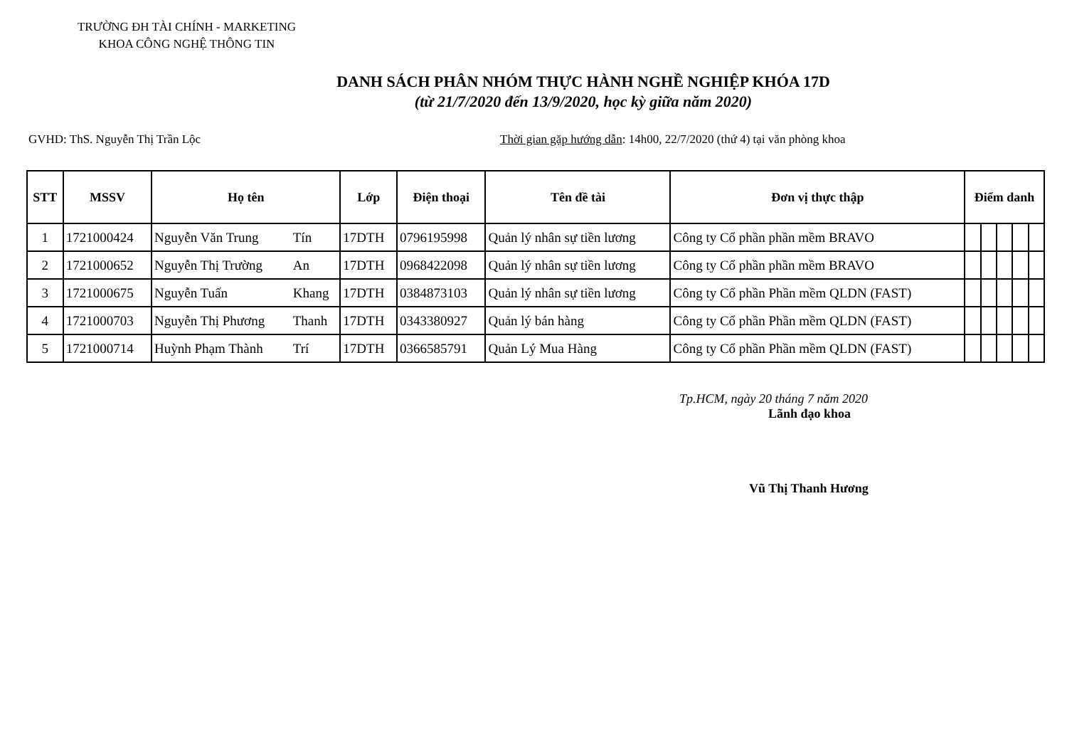TRƯỜNG ĐH TÀI CHÍNH - MARKETING
KHOA CÔNG NGHỆ THÔNG TIN
DANH SÁCH PHÂN NHÓM THỰC HÀNH NGHỀ NGHIỆP KHÓA 17D
(từ 21/7/2020 đến 13/9/2020, học kỳ giữa năm 2020)
GVHD: ThS. Nguyễn Thị Trần Lộc Thời gian gặp hướng dẫn: 14h00, 22/7/2020 (thứ 4) tại văn phòng khoa
| STT | MSSV | Họ tên | | Lớp | Điện thoại | Tên đề tài | Đơn vị thực thập | Điểm danh | | | | |
| --- | --- | --- | --- | --- | --- | --- | --- | --- | --- | --- | --- | --- |
| 1 | 1721000424 | Nguyễn Văn Trung | Tín | 17DTH | 0796195998 | Quản lý nhân sự tiền lương | Công ty Cổ phần phần mềm BRAVO | | | | | |
| 2 | 1721000652 | Nguyễn Thị Trường | An | 17DTH | 0968422098 | Quản lý nhân sự tiền lương | Công ty Cổ phần phần mềm BRAVO | | | | | |
| 3 | 1721000675 | Nguyễn Tuấn | Khang | 17DTH | 0384873103 | Quản lý nhân sự tiền lương | Công ty Cổ phần Phần mềm QLDN (FAST) | | | | | |
| 4 | 1721000703 | Nguyễn Thị Phương | Thanh | 17DTH | 0343380927 | Quản lý bán hàng | Công ty Cổ phần Phần mềm QLDN (FAST) | | | | | |
| 5 | 1721000714 | Huỳnh Phạm Thành | Trí | 17DTH | 0366585791 | Quản Lý Mua Hàng | Công ty Cổ phần Phần mềm QLDN (FAST) | | | | | |
Tp.HCM, ngày 20 tháng 7 năm 2020
Lãnh đạo khoa
Vũ Thị Thanh Hương